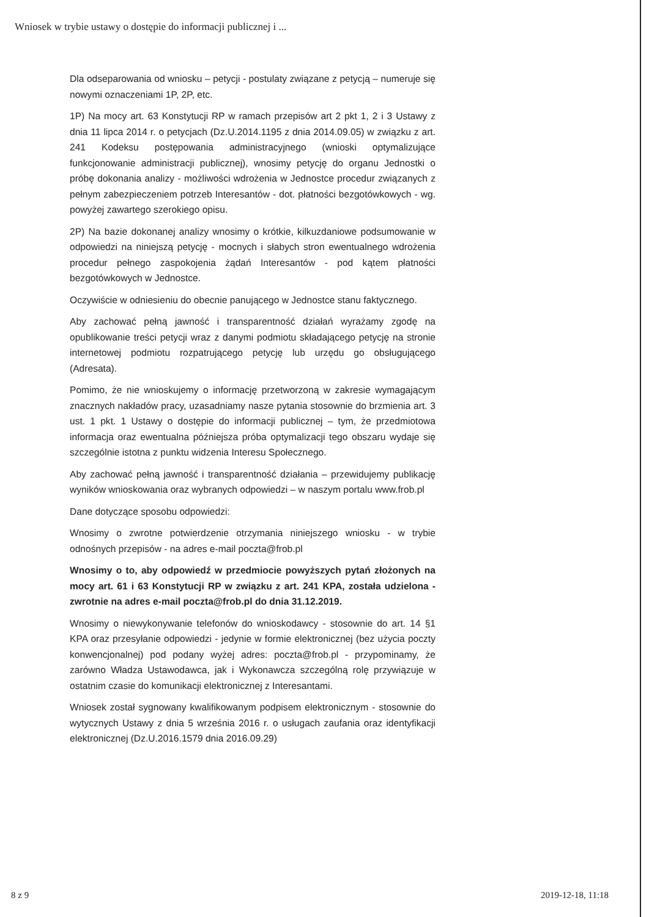Wniosek w trybie ustawy o dostępie do informacji publicznej i ...
Dla odseparowania od wniosku – petycji - postulaty związane z petycją – numeruje się nowymi oznaczeniami 1P, 2P, etc.
1P) Na mocy art. 63 Konstytucji RP w ramach przepisów art 2 pkt 1, 2 i 3 Ustawy z dnia 11 lipca 2014 r. o petycjach (Dz.U.2014.1195 z dnia 2014.09.05) w związku z art. 241 Kodeksu postępowania administracyjnego (wnioski optymalizujące funkcjonowanie administracji publicznej), wnosimy petycję do organu Jednostki o próbę dokonania analizy - możliwości wdrożenia w Jednostce procedur związanych z pełnym zabezpieczeniem potrzeb Interesantów - dot. płatności bezgotówkowych - wg. powyżej zawartego szerokiego opisu.
2P) Na bazie dokonanej analizy wnosimy o krótkie, kilkuzdaniowe podsumowanie w odpowiedzi na niniejszą petycję - mocnych i słabych stron ewentualnego wdrożenia procedur pełnego zaspokojenia żądań Interesantów - pod kątem płatności bezgotówkowych w Jednostce.
Oczywiście w odniesieniu do obecnie panującego w Jednostce stanu faktycznego.
Aby zachować pełną jawność i transparentność działań wyrażamy zgodę na opublikowanie treści petycji wraz z danymi podmiotu składającego petycję na stronie internetowej podmiotu rozpatrującego petycję lub urzędu go obsługującego (Adresata).
Pomimo, że nie wnioskujemy o informację przetworzoną w zakresie wymagającym znacznych nakładów pracy, uzasadniamy nasze pytania stosownie do brzmienia art. 3 ust. 1 pkt. 1 Ustawy o dostępie do informacji publicznej – tym, że przedmiotowa informacja oraz ewentualna późniejsza próba optymalizacji tego obszaru wydaje się szczególnie istotna z punktu widzenia Interesu Społecznego.
Aby zachować pełną jawność i transparentność działania – przewidujemy publikację wyników wnioskowania oraz wybranych odpowiedzi – w naszym portalu www.frob.pl
Dane dotyczące sposobu odpowiedzi:
Wnosimy o zwrotne potwierdzenie otrzymania niniejszego wniosku - w trybie odnośnych przepisów - na adres e-mail poczta@frob.pl
Wnosimy o to, aby odpowiedź w przedmiocie powyższych pytań złożonych na mocy art. 61 i 63 Konstytucji RP w związku z art. 241 KPA, została udzielona - zwrotnie na adres e-mail poczta@frob.pl do dnia 31.12.2019.
Wnosimy o niewykonywanie telefonów do wnioskodawcy - stosownie do art. 14 §1 KPA oraz przesyłanie odpowiedzi - jedynie w formie elektronicznej (bez użycia poczty konwencjonalnej) pod podany wyżej adres: poczta@frob.pl - przypominamy, że zarówno Władza Ustawodawca, jak i Wykonawcza szczególną rolę przywiązuje w ostatnim czasie do komunikacji elektronicznej z Interesantami.
Wniosek został sygnowany kwalifikowanym podpisem elektronicznym - stosownie do wytycznych Ustawy z dnia 5 września 2016 r. o usługach zaufania oraz identyfikacji elektronicznej (Dz.U.2016.1579 dnia 2016.09.29)
8 z 9 2019-12-18, 11:18